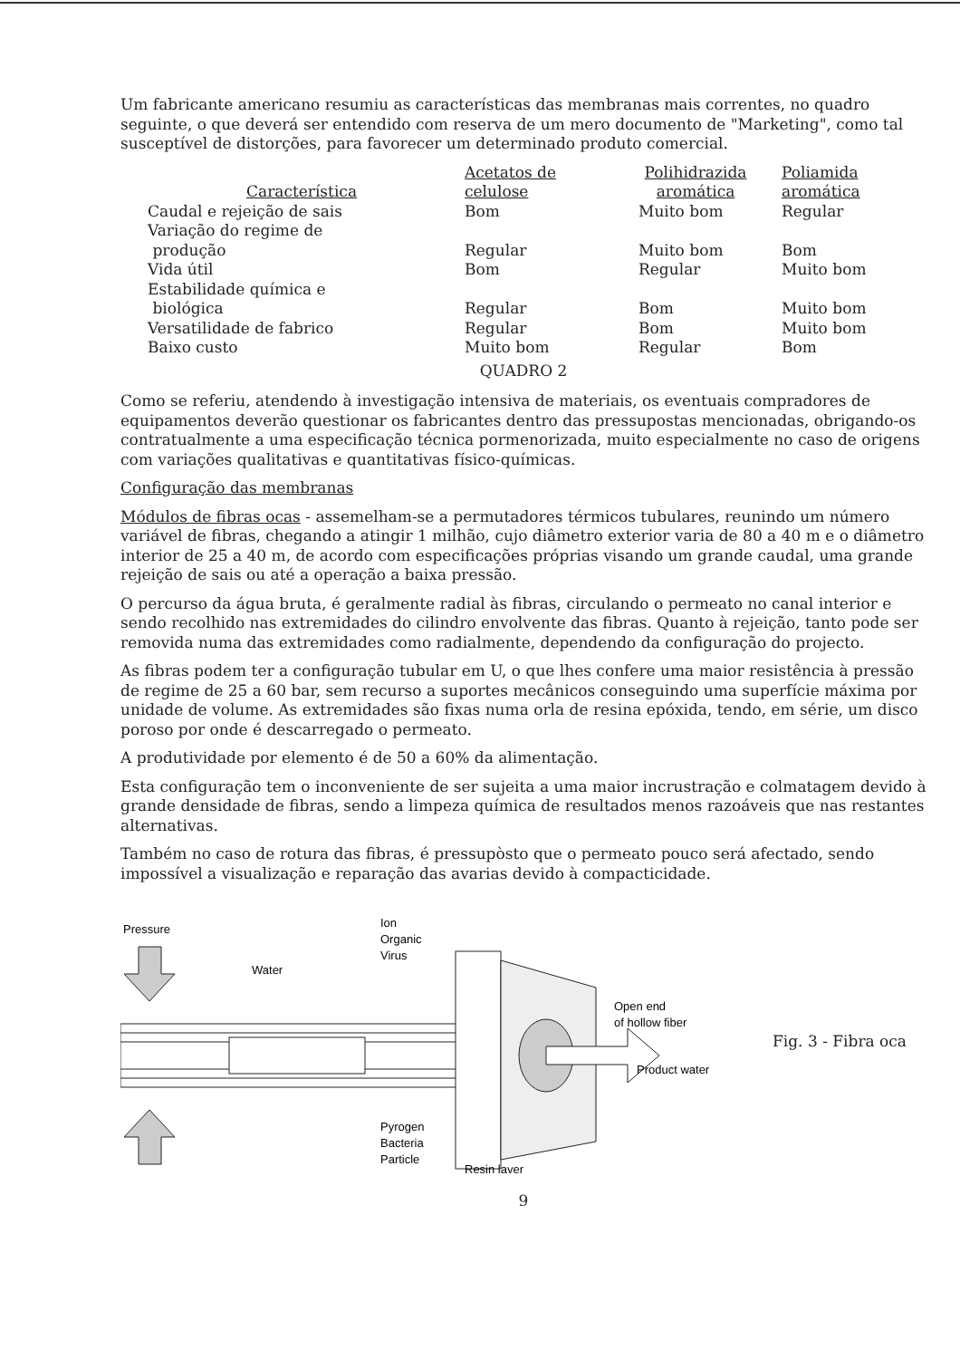Um fabricante americano resumiu as características das membranas mais correntes, no quadro seguinte, o que deverá ser entendido com reserva de um mero documento de "Marketing", como tal susceptível de distorções, para favorecer um determinado produto comercial.
| Característica | Acetatos de celulose | Polihidrazida aromática | Poliamida aromática |
| --- | --- | --- | --- |
| Caudal e rejeição de sais | Bom | Muito bom | Regular |
| Variação do regime de produção | Regular | Muito bom | Bom |
| Vida útil | Bom | Regular | Muito bom |
| Estabilidade química e biológica | Regular | Bom | Muito bom |
| Versatilidade de fabrico | Regular | Bom | Muito bom |
| Baixo custo | Muito bom | Regular | Bom |
QUADRO 2
Como se referiu, atendendo à investigação intensiva de materiais, os eventuais compradores de equipamentos deverão questionar os fabricantes dentro das pressupostas mencionadas, obrigando-os contratualmente a uma especificação técnica pormenorizada, muito especialmente no caso de origens com variações qualitativas e quantitativas físico-químicas.
Configuração das membranas
Módulos de fibras ocas - assemelham-se a permutadores térmicos tubulares, reunindo um número variável de fibras, chegando a atingir 1 milhão, cujo diâmetro exterior varia de 80 a 40 m e o diâmetro interior de 25 a 40 m, de acordo com especificações próprias visando um grande caudal, uma grande rejeição de sais ou até a operação a baixa pressão.
O percurso da água bruta, é geralmente radial às fibras, circulando o permeato no canal interior e sendo recolhido nas extremidades do cilindro envolvente das fibras. Quanto à rejeição, tanto pode ser removida numa das extremidades como radialmente, dependendo da configuração do projecto.
As fibras podem ter a configuração tubular em U, o que lhes confere uma maior resistência à pressão de regime de 25 a 60 bar, sem recurso a suportes mecânicos conseguindo uma superfície máxima por unidade de volume. As extremidades são fixas numa orla de resina epóxida, tendo, em série, um disco poroso por onde é descarregado o permeato.
A produtividade por elemento é de 50 a 60% da alimentação.
Esta configuração tem o inconveniente de ser sujeita a uma maior incrustração e colmatagem devido à grande densidade de fibras, sendo a limpeza química de resultados menos razoáveis que nas restantes alternativas.
Também no caso de rotura das fibras, é pressupòsto que o permeato pouco será afectado, sendo impossível a visualização e reparação das avarias devido à compacticidade.
Pressure
Water
Ion
Organic
Virus
Open end
of hollow fiber
Product water
Pyrogen
Bacteria
Particle
Resin layer
Fig. 3 - Fibra oca
9